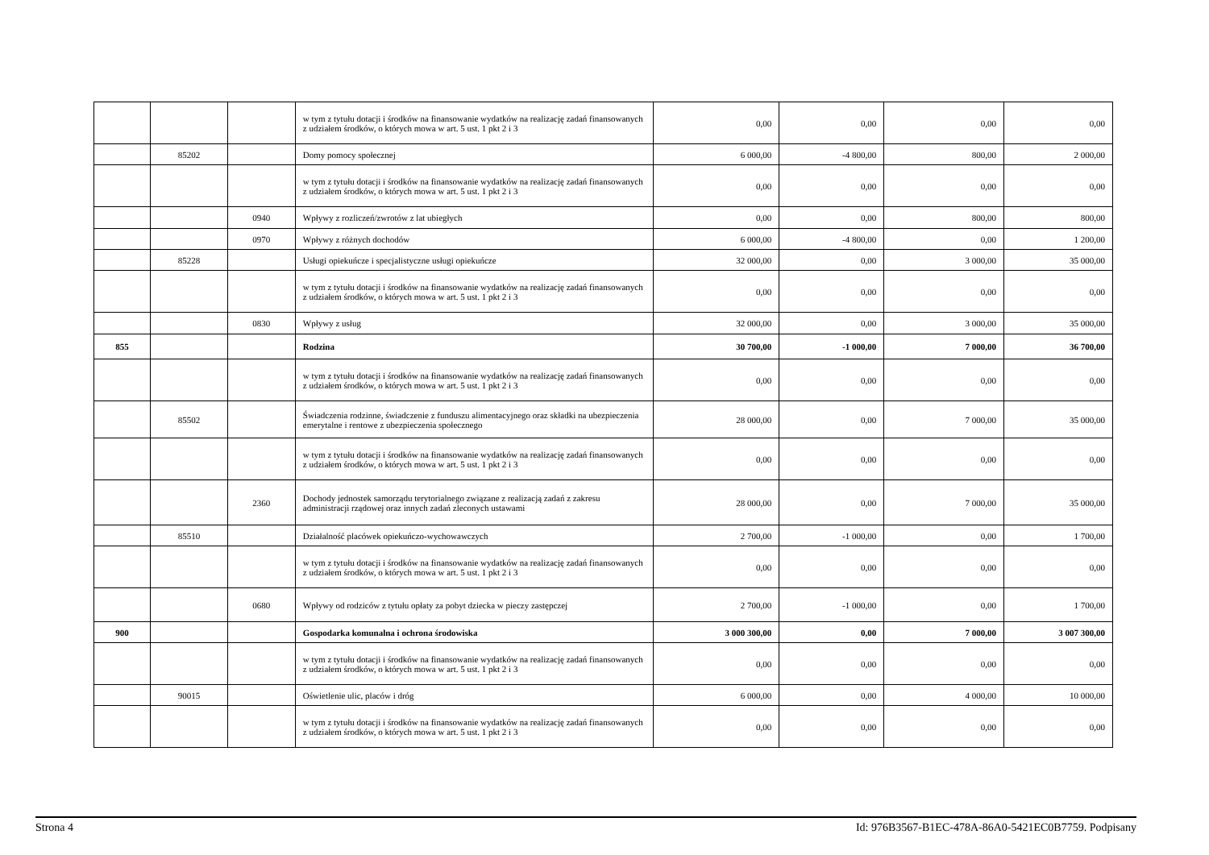| | | | w tym z tytułu dotacji i środków na finansowanie wydatków na realizację zadań finansowanych z udziałem środków, o których mowa w art. 5 ust. 1 pkt 2 i 3 | 0,00 | 0,00 | 0,00 | 0,00 |
| | 85202 | | Domy pomocy społecznej | 6 000,00 | -4 800,00 | 800,00 | 2 000,00 |
| | | | w tym z tytułu dotacji i środków na finansowanie wydatków na realizację zadań finansowanych z udziałem środków, o których mowa w art. 5 ust. 1 pkt 2 i 3 | 0,00 | 0,00 | 0,00 | 0,00 |
| | | 0940 | Wpływy z rozliczeń/zwrotów z lat ubiegłych | 0,00 | 0,00 | 800,00 | 800,00 |
| | | 0970 | Wpływy z różnych dochodów | 6 000,00 | -4 800,00 | 0,00 | 1 200,00 |
| | 85228 | | Usługi opiekuńcze i specjalistyczne usługi opiekuńcze | 32 000,00 | 0,00 | 3 000,00 | 35 000,00 |
| | | | w tym z tytułu dotacji i środków na finansowanie wydatków na realizację zadań finansowanych z udziałem środków, o których mowa w art. 5 ust. 1 pkt 2 i 3 | 0,00 | 0,00 | 0,00 | 0,00 |
| | | 0830 | Wpływy z usług | 32 000,00 | 0,00 | 3 000,00 | 35 000,00 |
| 855 | | | Rodzina | 30 700,00 | -1 000,00 | 7 000,00 | 36 700,00 |
| | | | w tym z tytułu dotacji i środków na finansowanie wydatków na realizację zadań finansowanych z udziałem środków, o których mowa w art. 5 ust. 1 pkt 2 i 3 | 0,00 | 0,00 | 0,00 | 0,00 |
| | 85502 | | Świadczenia rodzinne, świadczenie z funduszu alimentacyjnego oraz składki na ubezpieczenia emerytalne i rentowe z ubezpieczenia społecznego | 28 000,00 | 0,00 | 7 000,00 | 35 000,00 |
| | | | w tym z tytułu dotacji i środków na finansowanie wydatków na realizację zadań finansowanych z udziałem środków, o których mowa w art. 5 ust. 1 pkt 2 i 3 | 0,00 | 0,00 | 0,00 | 0,00 |
| | | 2360 | Dochody jednostek samorządu terytorialnego związane z realizacją zadań z zakresu administracji rządowej oraz innych zadań zleconych ustawami | 28 000,00 | 0,00 | 7 000,00 | 35 000,00 |
| | 85510 | | Działalność placówek opiekuńczo-wychowawczych | 2 700,00 | -1 000,00 | 0,00 | 1 700,00 |
| | | | w tym z tytułu dotacji i środków na finansowanie wydatków na realizację zadań finansowanych z udziałem środków, o których mowa w art. 5 ust. 1 pkt 2 i 3 | 0,00 | 0,00 | 0,00 | 0,00 |
| | | 0680 | Wpływy od rodziców z tytułu opłaty za pobyt dziecka w pieczy zastępczej | 2 700,00 | -1 000,00 | 0,00 | 1 700,00 |
| 900 | | | Gospodarka komunalna i ochrona środowiska | 3 000 300,00 | 0,00 | 7 000,00 | 3 007 300,00 |
| | | | w tym z tytułu dotacji i środków na finansowanie wydatków na realizację zadań finansowanych z udziałem środków, o których mowa w art. 5 ust. 1 pkt 2 i 3 | 0,00 | 0,00 | 0,00 | 0,00 |
| | 90015 | | Oświetlenie ulic, placów i dróg | 6 000,00 | 0,00 | 4 000,00 | 10 000,00 |
| | | | w tym z tytułu dotacji i środków na finansowanie wydatków na realizację zadań finansowanych z udziałem środków, o których mowa w art. 5 ust. 1 pkt 2 i 3 | 0,00 | 0,00 | 0,00 | 0,00 |
Strona 4 Id: 976B3567-B1EC-478A-86A0-5421EC0B7759. Podpisany